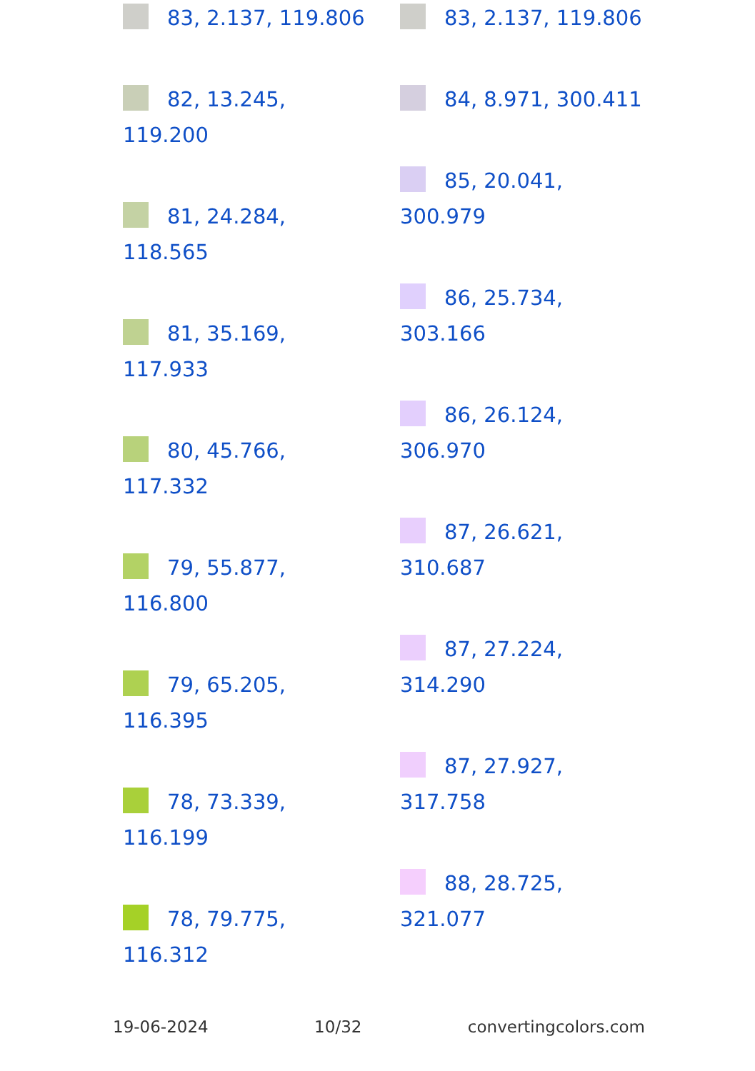83, 2.137, 119.806
82, 13.245, 119.200
81, 24.284, 118.565
81, 35.169, 117.933
80, 45.766, 117.332
79, 55.877, 116.800
79, 65.205, 116.395
78, 73.339, 116.199
78, 79.775, 116.312
83, 2.137, 119.806
84, 8.971, 300.411
85, 20.041, 300.979
86, 25.734, 303.166
86, 26.124, 306.970
87, 26.621, 310.687
87, 27.224, 314.290
87, 27.927, 317.758
88, 28.725, 321.077
19-06-2024 10/32 convertingcolors.com